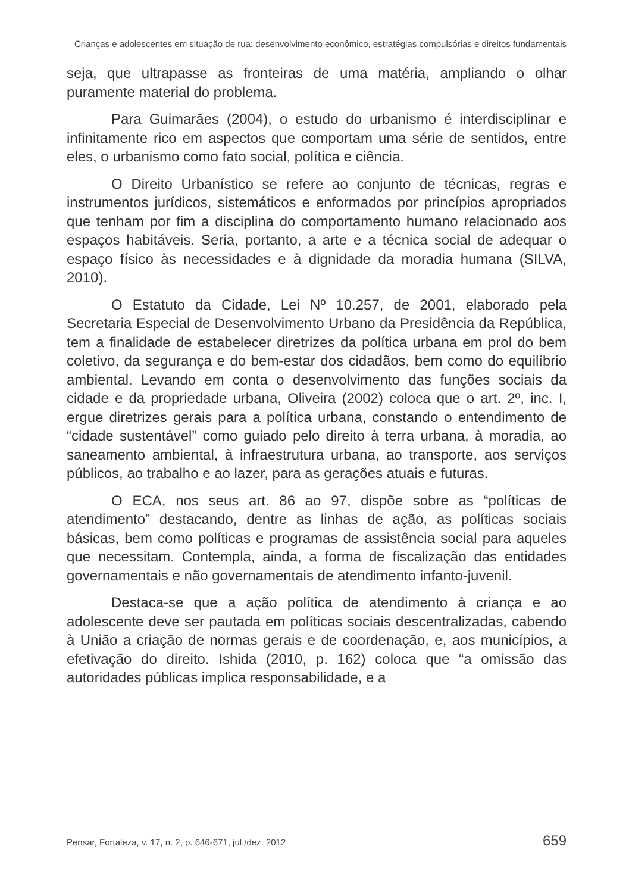Crianças e adolescentes em situação de rua: desenvolvimento econômico, estratégias compulsórias e direitos fundamentais
seja, que ultrapasse as fronteiras de uma matéria, ampliando o olhar puramente material do problema.
Para Guimarães (2004), o estudo do urbanismo é interdisciplinar e infinitamente rico em aspectos que comportam uma série de sentidos, entre eles, o urbanismo como fato social, política e ciência.
O Direito Urbanístico se refere ao conjunto de técnicas, regras e instrumentos jurídicos, sistemáticos e enformados por princípios apropriados que tenham por fim a disciplina do comportamento humano relacionado aos espaços habitáveis. Seria, portanto, a arte e a técnica social de adequar o espaço físico às necessidades e à dignidade da moradia humana (SILVA, 2010).
O Estatuto da Cidade, Lei Nº 10.257, de 2001, elaborado pela Secretaria Especial de Desenvolvimento Urbano da Presidência da República, tem a finalidade de estabelecer diretrizes da política urbana em prol do bem coletivo, da segurança e do bem-estar dos cidadãos, bem como do equilíbrio ambiental. Levando em conta o desenvolvimento das funções sociais da cidade e da propriedade urbana, Oliveira (2002) coloca que o art. 2º, inc. I, ergue diretrizes gerais para a política urbana, constando o entendimento de “cidade sustentável” como guiado pelo direito à terra urbana, à moradia, ao saneamento ambiental, à infraestrutura urbana, ao transporte, aos serviços públicos, ao trabalho e ao lazer, para as gerações atuais e futuras.
O ECA, nos seus art. 86 ao 97, dispõe sobre as “políticas de atendimento” destacando, dentre as linhas de ação, as políticas sociais básicas, bem como políticas e programas de assistência social para aqueles que necessitam. Contempla, ainda, a forma de fiscalização das entidades governamentais e não governamentais de atendimento infanto-juvenil.
Destaca-se que a ação política de atendimento à criança e ao adolescente deve ser pautada em políticas sociais descentralizadas, cabendo à União a criação de normas gerais e de coordenação, e, aos municípios, a efetivação do direito. Ishida (2010, p. 162) coloca que “a omissão das autoridades públicas implica responsabilidade, e a
Pensar, Fortaleza, v. 17, n. 2, p. 646-671, jul./dez. 2012 659